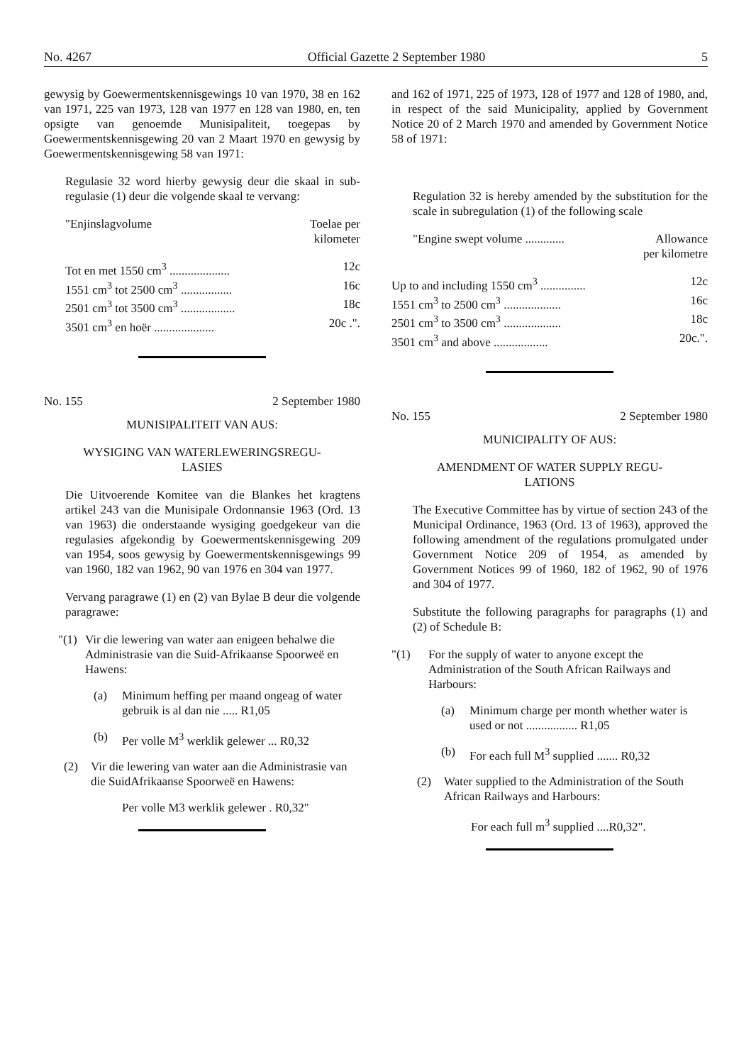No. 4267 Official Gazette 2 September 1980 5
gewysig by Goewermentskennisgewings 10 van 1970, 38 en 162 van 1971, 225 van 1973, 128 van 1977 en 128 van 1980, en, ten opsigte van genoemde Munisipaliteit, toegepas by Goewermentskennisgewing 20 van 2 Maart 1970 en gewysig by Goewermentskennisgewing 58 van 1971:
Regulasie 32 word hierby gewysig deur die skaal in sub-regulasie (1) deur die volgende skaal te vervang:
| "Enjinslagvolume | Toelae per kilometer |
| Tot en met 1550 cm<sup>3</sup> .................... | 12c |
| 1551 cm<sup>3</sup> tot 2500 cm<sup>3</sup> ................. | 16c |
| 2501 cm<sup>3</sup> tot 3500 cm<sup>3</sup> .................. | 18c |
| 3501 cm<sup>3</sup> en hoër .................... | 20c .". |
No. 155 2 September 1980
MUNISIPALITEIT VAN AUS:
WYSIGING VAN WATERLEWERINGSREGU-
LASIES
Die Uitvoerende Komitee van die Blankes het kragtens artikel 243 van die Munisipale Ordonnansie 1963 (Ord. 13 van 1963) die onderstaande wysiging goedgekeur van die regulasies afgekondig by Goewermentskennisgewing 209 van 1954, soos gewysig by Goewermentskennisgewings 99 van 1960, 182 van 1962, 90 van 1976 en 304 van 1977.
Vervang paragrawe (1) en (2) van Bylae B deur die volgende paragrawe:
"(1) Vir die lewering van water aan enigeen behalwe die Administrasie van die Suid-Afrikaanse Spoorweë en Hawens:
(a) Minimum heffing per maand ongeag of water gebruik is al dan nie ..... R1,05
(b) Per volle M<sup>3</sup> werklik gelewer ... R0,32
(2) Vir die lewering van water aan die Administrasie van die SuidAfrikaanse Spoorweë en Hawens:
Per volle M3 werklik gelewer . R0,32"
and 162 of 1971, 225 of 1973, 128 of 1977 and 128 of 1980, and, in respect of the said Municipality, applied by Government Notice 20 of 2 March 1970 and amended by Government Notice 58 of 1971:
Regulation 32 is hereby amended by the substitution for the scale in subregulation (1) of the following scale
| "Engine swept volume ............. | Allowance per kilometre |
| Up to and including 1550 cm<sup>3</sup> ............... | 12c |
| 1551 cm<sup>3</sup> to 2500 cm<sup>3</sup> ................... | 16c |
| 2501 cm<sup>3</sup> to 3500 cm<sup>3</sup> ................... | 18c |
| 3501 cm<sup>3</sup> and above .................. | 20c.". |
No. 155 2 September 1980
MUNICIPALITY OF AUS:
AMENDMENT OF WATER SUPPLY REGU-
LATIONS
The Executive Committee has by virtue of section 243 of the Municipal Ordinance, 1963 (Ord. 13 of 1963), approved the following amendment of the regulations promulgated under Government Notice 209 of 1954, as amended by Government Notices 99 of 1960, 182 of 1962, 90 of 1976 and 304 of 1977.
Substitute the following paragraphs for paragraphs (1) and (2) of Schedule B:
"(1) For the supply of water to anyone except the Administration of the South African Railways and Harbours:
(a) Minimum charge per month whether water is used or not ................. R1,05
(b) For each full M<sup>3</sup> supplied ....... R0,32
(2) Water supplied to the Administration of the South African Railways and Harbours:
For each full m<sup>3</sup> supplied ....R0,32".